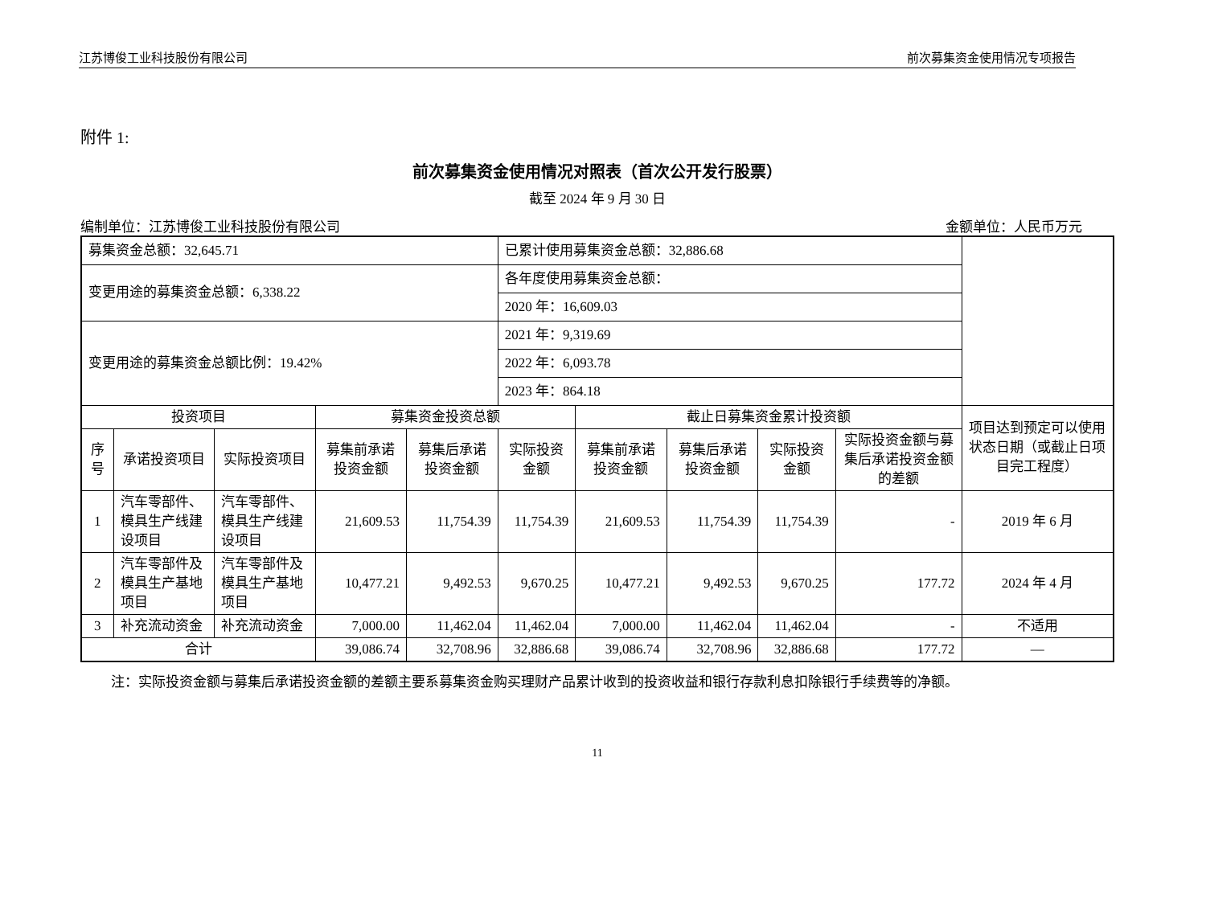江苏博俊工业科技股份有限公司 前次募集资金使用情况专项报告
附件 1:
前次募集资金使用情况对照表（首次公开发行股票）
截至 2024 年 9 月 30 日
编制单位：江苏博俊工业科技股份有限公司 金额单位：人民币万元
| 募集资金总额：32,645.71 | | | | | 已累计使用募集资金总额：32,886.68 | | | | | |
| 变更用途的募集资金总额：6,338.22 | | | | | 各年度使用募集资金总额： | | | | | |
| | | | | | 2020 年：16,609.03 | | | | | |
| 变更用途的募集资金总额比例：19.42% | | | | | 2021 年：9,319.69 | | | | | |
| | | | | | 2022 年：6,093.78 | | | | | |
| | | | | | 2023 年：864.18 | | | | | |
| 投资项目 | | | 募集资金投资总额 | | | 截止日募集资金累计投资额 | | | | 项目达到预定可以使用状态日期（或截止日项目完工程度） |
| 序号 | 承诺投资项目 | 实际投资项目 | 募集前承诺投资金额 | 募集后承诺投资金额 | 实际投资金额 | 募集前承诺投资金额 | 募集后承诺投资金额 | 实际投资金额 | 实际投资金额与募集后承诺投资金额的差额 | |
| 1 | 汽车零部件、模具生产线建设项目 | 汽车零部件、模具生产线建设项目 | 21,609.53 | 11,754.39 | 11,754.39 | 21,609.53 | 11,754.39 | 11,754.39 | - | 2019 年 6 月 |
| 2 | 汽车零部件及模具生产基地项目 | 汽车零部件及模具生产基地项目 | 10,477.21 | 9,492.53 | 9,670.25 | 10,477.21 | 9,492.53 | 9,670.25 | 177.72 | 2024 年 4 月 |
| 3 | 补充流动资金 | 补充流动资金 | 7,000.00 | 11,462.04 | 11,462.04 | 7,000.00 | 11,462.04 | 11,462.04 | - | 不适用 |
| 合计 | | | 39,086.74 | 32,708.96 | 32,886.68 | 39,086.74 | 32,708.96 | 32,886.68 | 177.72 | — |
注：实际投资金额与募集后承诺投资金额的差额主要系募集资金购买理财产品累计收到的投资收益和银行存款利息扣除银行手续费等的净额。
11